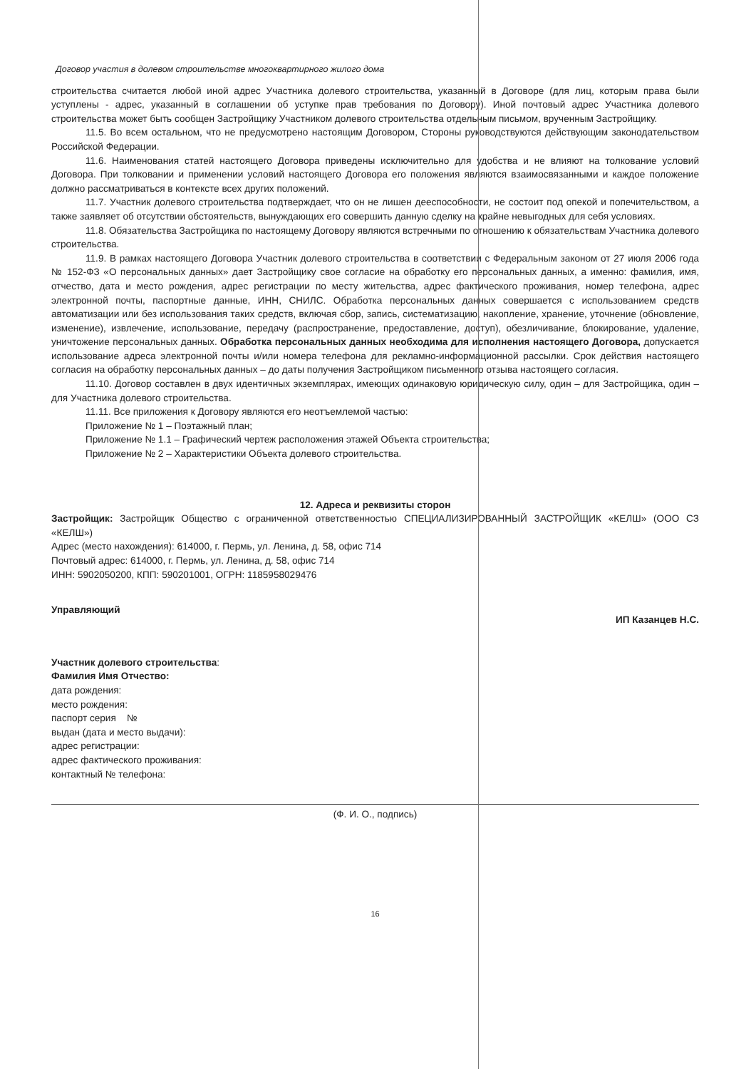Договор участия в долевом строительстве многоквартирного жилого дома
строительства считается любой иной адрес Участника долевого строительства, указанный в Договоре (для лиц, которым права были уступлены - адрес, указанный в соглашении об уступке прав требования по Договору). Иной почтовый адрес Участника долевого строительства может быть сообщен Застройщику Участником долевого строительства отдельным письмом, врученным Застройщику.
11.5. Во всем остальном, что не предусмотрено настоящим Договором, Стороны руководствуются действующим законодательством Российской Федерации.
11.6. Наименования статей настоящего Договора приведены исключительно для удобства и не влияют на толкование условий Договора. При толковании и применении условий настоящего Договора его положения являются взаимосвязанными и каждое положение должно рассматриваться в контексте всех других положений.
11.7. Участник долевого строительства подтверждает, что он не лишен дееспособности, не состоит под опекой и попечительством, а также заявляет об отсутствии обстоятельств, вынуждающих его совершить данную сделку на крайне невыгодных для себя условиях.
11.8. Обязательства Застройщика по настоящему Договору являются встречными по отношению к обязательствам Участника долевого строительства.
11.9. В рамках настоящего Договора Участник долевого строительства в соответствии с Федеральным законом от 27 июля 2006 года № 152-ФЗ «О персональных данных» дает Застройщику свое согласие на обработку его персональных данных, а именно: фамилия, имя, отчество, дата и место рождения, адрес регистрации по месту жительства, адрес фактического проживания, номер телефона, адрес электронной почты, паспортные данные, ИНН, СНИЛС. Обработка персональных данных совершается с использованием средств автоматизации или без использования таких средств, включая сбор, запись, систематизацию, накопление, хранение, уточнение (обновление, изменение), извлечение, использование, передачу (распространение, предоставление, доступ), обезличивание, блокирование, удаление, уничтожение персональных данных. Обработка персональных данных необходима для исполнения настоящего Договора, допускается использование адреса электронной почты и/или номера телефона для рекламно-информационной рассылки. Срок действия настоящего согласия на обработку персональных данных – до даты получения Застройщиком письменного отзыва настоящего согласия.
11.10. Договор составлен в двух идентичных экземплярах, имеющих одинаковую юридическую силу, один – для Застройщика, один – для Участника долевого строительства.
11.11. Все приложения к Договору являются его неотъемлемой частью:
Приложение № 1 – Поэтажный план;
Приложение № 1.1 – Графический чертеж расположения этажей Объекта строительства;
Приложение № 2 – Характеристики Объекта долевого строительства.
12. Адреса и реквизиты сторон
Застройщик: Застройщик Общество с ограниченной ответственностью СПЕЦИАЛИЗИРОВАННЫЙ ЗАСТРОЙЩИК «КЕЛШ» (ООО СЗ «КЕЛШ»)
Адрес (место нахождения): 614000, г. Пермь, ул. Ленина, д. 58, офис 714
Почтовый адрес: 614000, г. Пермь, ул. Ленина, д. 58, офис 714
ИНН: 5902050200, КПП: 590201001, ОГРН: 1185958029476
Управляющий ИП Казанцев Н.С.
Участник долевого строительства:
Фамилия Имя Отчество:
дата рождения:
место рождения:
паспорт серия №
выдан (дата и место выдачи):
адрес регистрации:
адрес фактического проживания:
контактный № телефона:
(Ф. И. О., подпись)
16